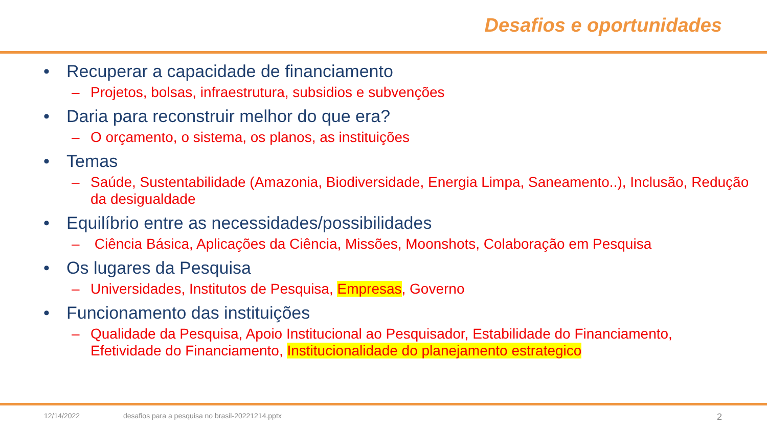Desafios e oportunidades
• Recuperar a capacidade de financiamento
– Projetos, bolsas, infraestrutura, subsidios e subvenções
• Daria para reconstruir melhor do que era?
– O orçamento, o sistema, os planos, as instituições
• Temas
– Saúde, Sustentabilidade (Amazonia, Biodiversidade, Energia Limpa, Saneamento..), Inclusão, Redução da desigualdade
• Equilíbrio entre as necessidades/possibilidades
– Ciência Básica, Aplicações da Ciência, Missões, Moonshots, Colaboração em Pesquisa
• Os lugares da Pesquisa
– Universidades, Institutos de Pesquisa, Empresas, Governo
• Funcionamento das instituições
– Qualidade da Pesquisa, Apoio Institucional ao Pesquisador, Estabilidade do Financiamento, Efetividade do Financiamento, Institucionalidade do planejamento estrategico
12/14/2022 desafios para a pesquisa no brasil-20221214.pptx 2